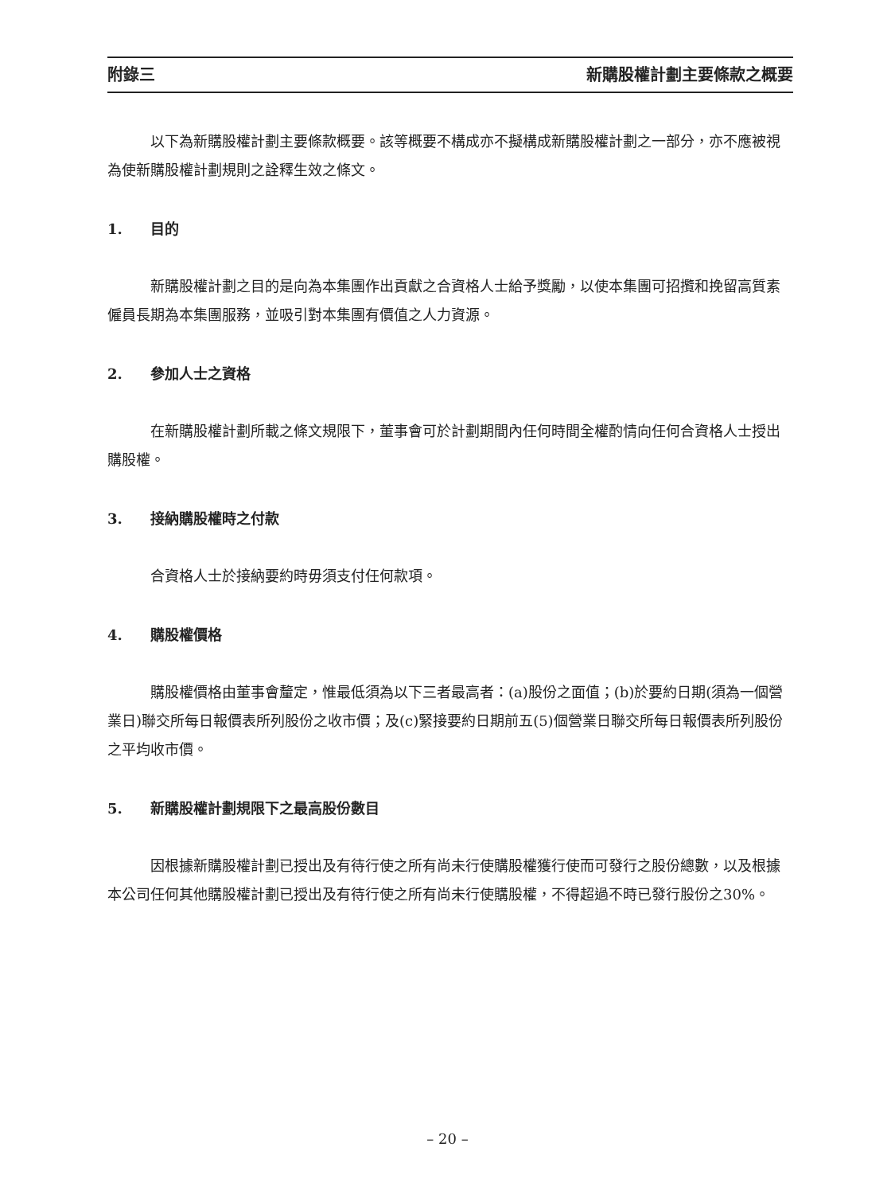附錄三 新購股權計劃主要條款之概要
以下為新購股權計劃主要條款概要。該等概要不構成亦不擬構成新購股權計劃之一部分，亦不應被視為使新購股權計劃規則之詮釋生效之條文。
1. 目的
新購股權計劃之目的是向為本集團作出貢獻之合資格人士給予獎勵，以使本集團可招攬和挽留高質素僱員長期為本集團服務，並吸引對本集團有價值之人力資源。
2. 參加人士之資格
在新購股權計劃所載之條文規限下，董事會可於計劃期間內任何時間全權酌情向任何合資格人士授出購股權。
3. 接納購股權時之付款
合資格人士於接納要約時毋須支付任何款項。
4. 購股權價格
購股權價格由董事會釐定，惟最低須為以下三者最高者：(a)股份之面值；(b)於要約日期(須為一個營業日)聯交所每日報價表所列股份之收市價；及(c)緊接要約日期前五(5)個營業日聯交所每日報價表所列股份之平均收市價。
5. 新購股權計劃規限下之最高股份數目
因根據新購股權計劃已授出及有待行使之所有尚未行使購股權獲行使而可發行之股份總數，以及根據本公司任何其他購股權計劃已授出及有待行使之所有尚未行使購股權，不得超過不時已發行股份之30%。
– 20 –